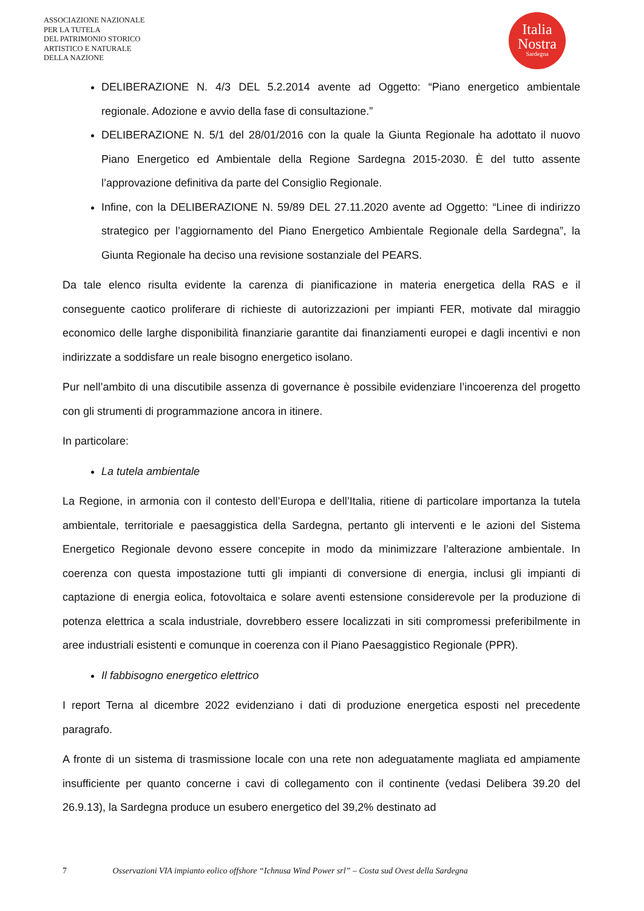ASSOCIAZIONE NAZIONALE
PER LA TUTELA
DEL PATRIMONIO STORICO
ARTISTICO E NATURALE
DELLA NAZIONE
Italia
Nostra
Sardegna
DELIBERAZIONE N. 4/3 DEL 5.2.2014 avente ad Oggetto: “Piano energetico ambientale regionale. Adozione e avvio della fase di consultazione.”
DELIBERAZIONE N. 5/1 del 28/01/2016 con la quale la Giunta Regionale ha adottato il nuovo Piano Energetico ed Ambientale della Regione Sardegna 2015-2030. È del tutto assente l’approvazione definitiva da parte del Consiglio Regionale.
Infine, con la DELIBERAZIONE N. 59/89 DEL 27.11.2020 avente ad Oggetto: “Linee di indirizzo strategico per l’aggiornamento del Piano Energetico Ambientale Regionale della Sardegna”, la Giunta Regionale ha deciso una revisione sostanziale del PEARS.
Da tale elenco risulta evidente la carenza di pianificazione in materia energetica della RAS e il conseguente caotico proliferare di richieste di autorizzazioni per impianti FER, motivate dal miraggio economico delle larghe disponibilità finanziarie garantite dai finanziamenti europei e dagli incentivi e non indirizzate a soddisfare un reale bisogno energetico isolano.
Pur nell’ambito di una discutibile assenza di governance è possibile evidenziare l’incoerenza del progetto con gli strumenti di programmazione ancora in itinere.
In particolare:
La tutela ambientale
La Regione, in armonia con il contesto dell’Europa e dell’Italia, ritiene di particolare importanza la tutela ambientale, territoriale e paesaggistica della Sardegna, pertanto gli interventi e le azioni del Sistema Energetico Regionale devono essere concepite in modo da minimizzare l’alterazione ambientale. In coerenza con questa impostazione tutti gli impianti di conversione di energia, inclusi gli impianti di captazione di energia eolica, fotovoltaica e solare aventi estensione considerevole per la produzione di potenza elettrica a scala industriale, dovrebbero essere localizzati in siti compromessi preferibilmente in aree industriali esistenti e comunque in coerenza con il Piano Paesaggistico Regionale (PPR).
Il fabbisogno energetico elettrico
I report Terna al dicembre 2022 evidenziano i dati di produzione energetica esposti nel precedente paragrafo.
A fronte di un sistema di trasmissione locale con una rete non adeguatamente magliata ed ampiamente insufficiente per quanto concerne i cavi di collegamento con il continente (vedasi Delibera 39.20 del 26.9.13), la Sardegna produce un esubero energetico del 39,2% destinato ad
7 Osservazioni VIA impianto eolico offshore “Ichnusa Wind Power srl” – Costa sud Ovest della Sardegna